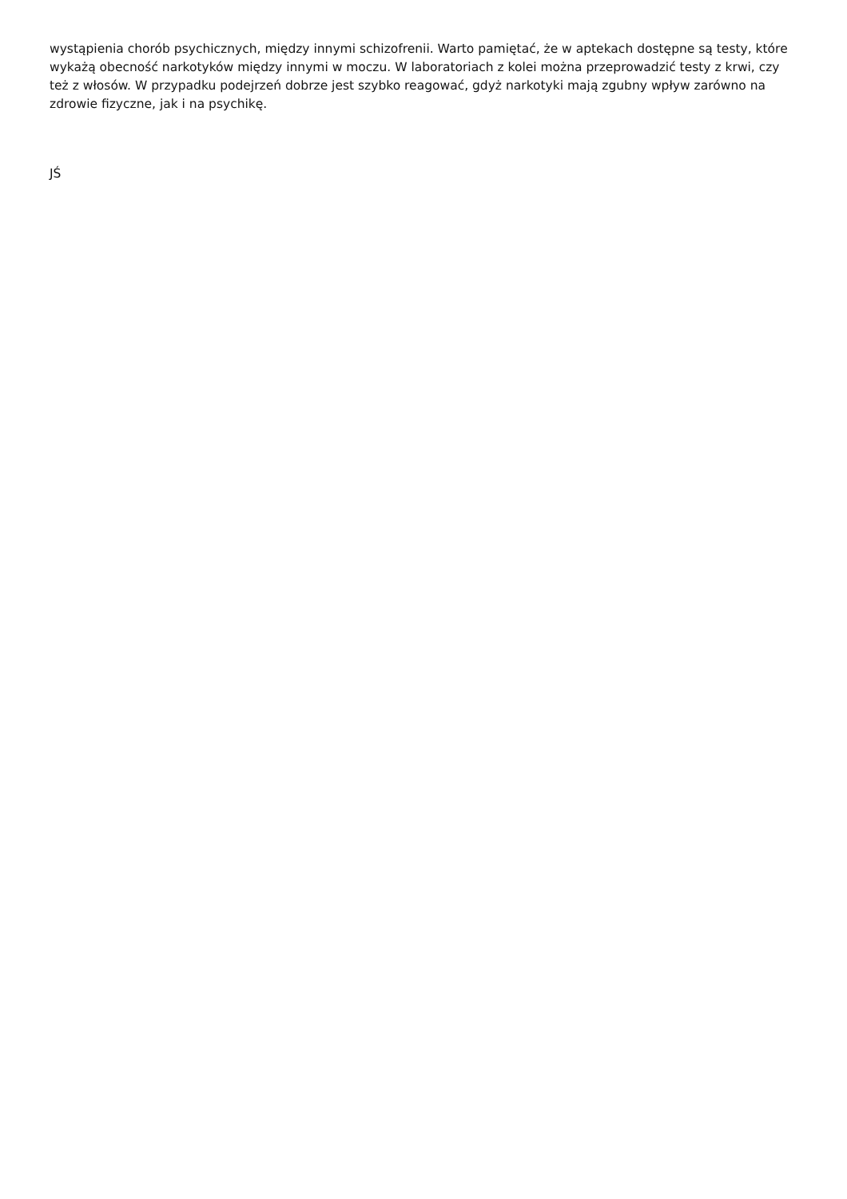wystąpienia chorób psychicznych, między innymi schizofrenii. Warto pamiętać, że w aptekach dostępne są testy, które wykażą obecność narkotyków między innymi w moczu. W laboratoriach z kolei można przeprowadzić testy z krwi, czy też z włosów. W przypadku podejrzeń dobrze jest szybko reagować, gdyż narkotyki mają zgubny wpływ zarówno na zdrowie fizyczne, jak i na psychikę.
JŚ